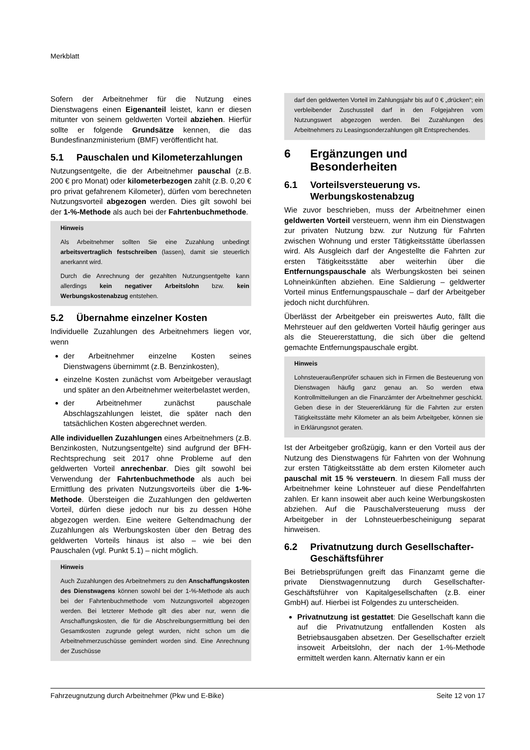Merkblatt
Sofern der Arbeitnehmer für die Nutzung eines Dienstwagens einen Eigenanteil leistet, kann er diesen mitunter von seinem geldwerten Vorteil abziehen. Hierfür sollte er folgende Grundsätze kennen, die das Bundesfinanzministerium (BMF) veröffentlicht hat.
5.1 Pauschalen und Kilometerzahlungen
Nutzungsentgelte, die der Arbeitnehmer pauschal (z.B. 200 € pro Monat) oder kilometerbezogen zahlt (z.B. 0,20 € pro privat gefahrenem Kilometer), dürfen vom berechneten Nutzungsvorteil abgezogen werden. Dies gilt sowohl bei der 1-%-Methode als auch bei der Fahrtenbuchmethode.
Hinweis
Als Arbeitnehmer sollten Sie eine Zuzahlung unbedingt arbeitsvertraglich festschreiben (lassen), damit sie steuerlich anerkannt wird.
Durch die Anrechnung der gezahlten Nutzungsentgelte kann allerdings kein negativer Arbeitslohn bzw. kein Werbungskostenabzug entstehen.
5.2 Übernahme einzelner Kosten
Individuelle Zuzahlungen des Arbeitnehmers liegen vor, wenn
der Arbeitnehmer einzelne Kosten seines Dienstwagens übernimmt (z.B. Benzinkosten),
einzelne Kosten zunächst vom Arbeitgeber verauslagt und später an den Arbeitnehmer weiterbelastet werden,
der Arbeitnehmer zunächst pauschale Abschlagszahlungen leistet, die später nach den tatsächlichen Kosten abgerechnet werden.
Alle individuellen Zuzahlungen eines Arbeitnehmers (z.B. Benzinkosten, Nutzungsentgelte) sind aufgrund der BFH-Rechtsprechung seit 2017 ohne Probleme auf den geldwerten Vorteil anrechenbar. Dies gilt sowohl bei Verwendung der Fahrtenbuchmethode als auch bei Ermittlung des privaten Nutzungsvorteils über die 1-%-Methode. Übersteigen die Zuzahlungen den geldwerten Vorteil, dürfen diese jedoch nur bis zu dessen Höhe abgezogen werden. Eine weitere Geltendmachung der Zuzahlungen als Werbungskosten über den Betrag des geldwerten Vorteils hinaus ist also – wie bei den Pauschalen (vgl. Punkt 5.1) – nicht möglich.
Hinweis
Auch Zuzahlungen des Arbeitnehmers zu den Anschaffungskosten des Dienstwagens können sowohl bei der 1-%-Methode als auch bei der Fahrtenbuchmethode vom Nutzungsvorteil abgezogen werden. Bei letzterer Methode gilt dies aber nur, wenn die Anschaffungskosten, die für die Abschreibungsermittlung bei den Gesamtkosten zugrunde gelegt wurden, nicht schon um die Arbeitnehmerzuschüsse gemindert worden sind. Eine Anrechnung der Zuschüsse
darf den geldwerten Vorteil im Zahlungsjahr bis auf 0 € „drücken“; ein verbleibender Zuschussteil darf in den Folgejahren vom Nutzungswert abgezogen werden. Bei Zuzahlungen des Arbeitnehmers zu Leasingsonderzahlungen gilt Entsprechendes.
6 Ergänzungen und
Besonderheiten
6.1 Vorteilsversteuerung vs.
Werbungskostenabzug
Wie zuvor beschrieben, muss der Arbeitnehmer einen geldwerten Vorteil versteuern, wenn ihm ein Dienstwagen zur privaten Nutzung bzw. zur Nutzung für Fahrten zwischen Wohnung und erster Tätigkeitsstätte überlassen wird. Als Ausgleich darf der Angestellte die Fahrten zur ersten Tätigkeitsstätte aber weiterhin über die Entfernungspauschale als Werbungskosten bei seinen Lohneinkünften abziehen. Eine Saldierung – geldwerter Vorteil minus Entfernungspauschale – darf der Arbeitgeber jedoch nicht durchführen.
Überlässt der Arbeitgeber ein preiswertes Auto, fällt die Mehrsteuer auf den geldwerten Vorteil häufig geringer aus als die Steuererstattung, die sich über die geltend gemachte Entfernungspauschale ergibt.
Hinweis
Lohnsteueraußenprüfer schauen sich in Firmen die Besteuerung von Dienstwagen häufig ganz genau an. So werden etwa Kontrollmitteilungen an die Finanzämter der Arbeitnehmer geschickt. Geben diese in der Steuererklärung für die Fahrten zur ersten Tätigkeitsstätte mehr Kilometer an als beim Arbeitgeber, können sie in Erklärungsnot geraten.
Ist der Arbeitgeber großzügig, kann er den Vorteil aus der Nutzung des Dienstwagens für Fahrten von der Wohnung zur ersten Tätigkeitsstätte ab dem ersten Kilometer auch pauschal mit 15 % versteuern. In diesem Fall muss der Arbeitnehmer keine Lohnsteuer auf diese Pendelfahrten zahlen. Er kann insoweit aber auch keine Werbungskosten abziehen. Auf die Pauschalversteuerung muss der Arbeitgeber in der Lohnsteuerbescheinigung separat hinweisen.
6.2 Privatnutzung durch Gesellschafter-
Geschäftsführer
Bei Betriebsprüfungen greift das Finanzamt gerne die private Dienstwagennutzung durch Gesellschafter-Geschäftsführer von Kapitalgesellschaften (z.B. einer GmbH) auf. Hierbei ist Folgendes zu unterscheiden.
Privatnutzung ist gestattet: Die Gesellschaft kann die auf die Privatnutzung entfallenden Kosten als Betriebsausgaben absetzen. Der Gesellschafter erzielt insoweit Arbeitslohn, der nach der 1-%-Methode ermittelt werden kann. Alternativ kann er ein
Fahrzeugnutzung durch Arbeitnehmer (Pkw und E-Bike) Seite 12 von 17